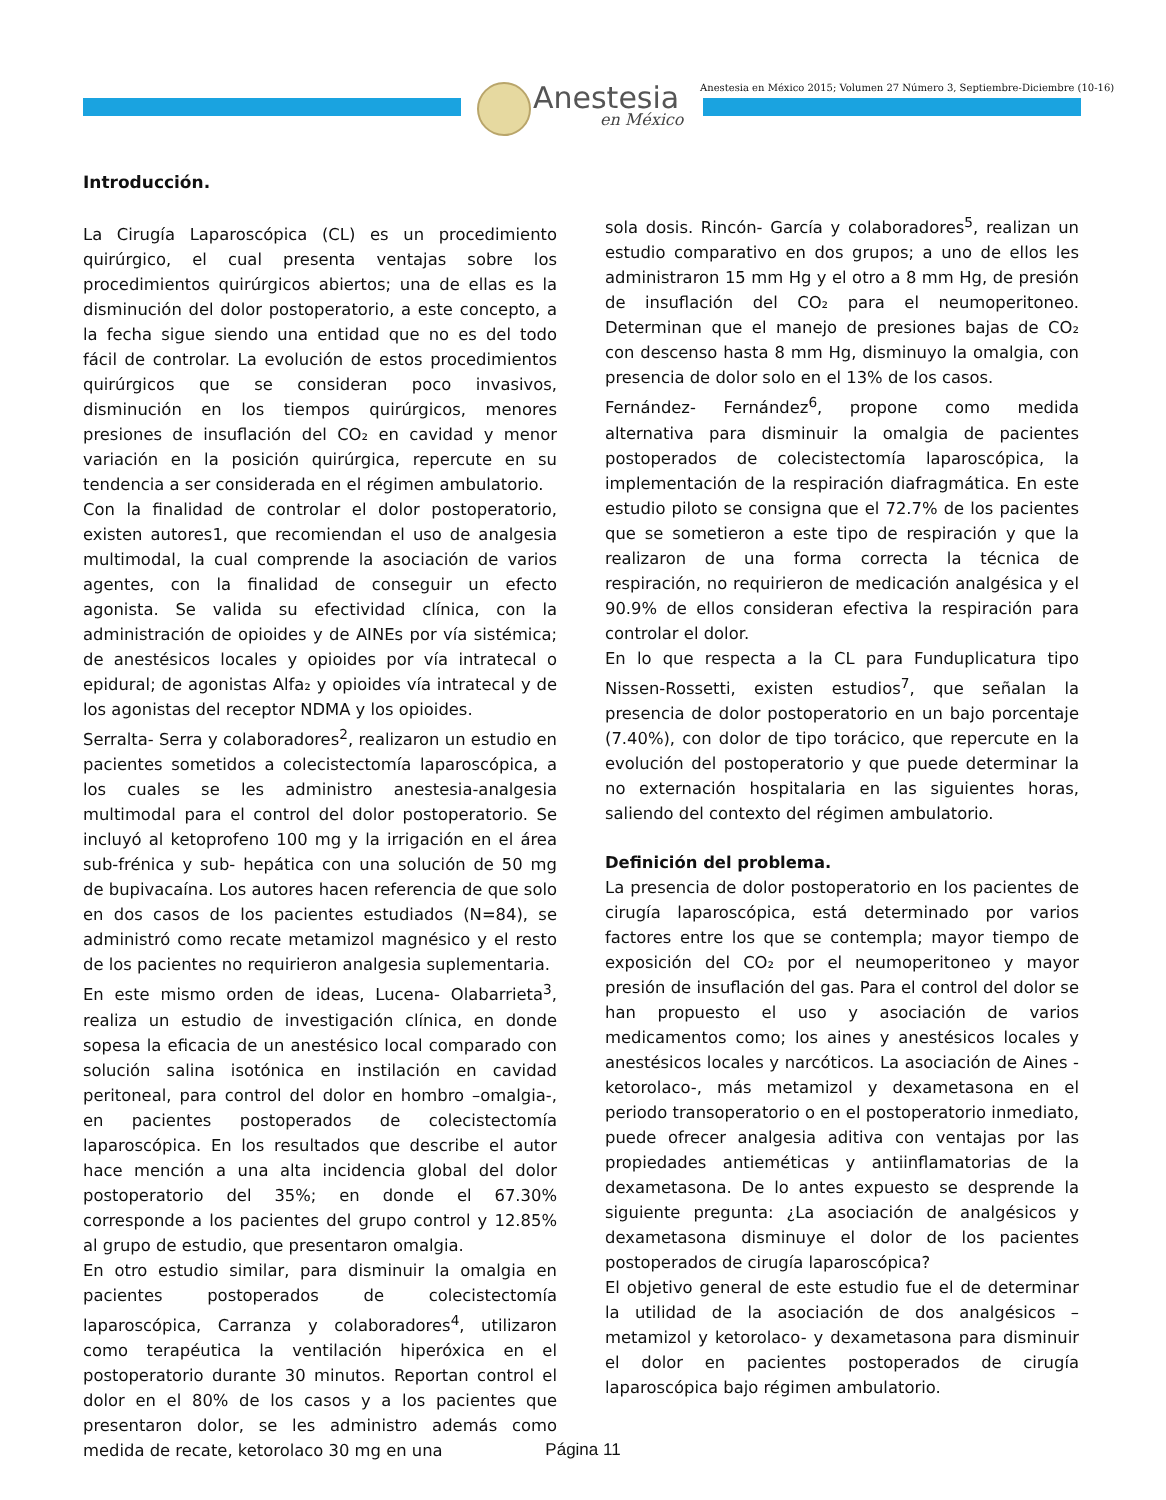Anestesia
en México
Anestesia en México 2015; Volumen 27 Número 3, Septiembre-Diciembre (10-16)
Introducción.
La Cirugía Laparoscópica (CL) es un procedimiento quirúrgico, el cual presenta ventajas sobre los procedimientos quirúrgicos abiertos; una de ellas es la disminución del dolor postoperatorio, a este concepto, a la fecha sigue siendo una entidad que no es del todo fácil de controlar. La evolución de estos procedimientos quirúrgicos que se consideran poco invasivos, disminución en los tiempos quirúrgicos, menores presiones de insuflación del CO₂ en cavidad y menor variación en la posición quirúrgica, repercute en su tendencia a ser considerada en el régimen ambulatorio.
Con la finalidad de controlar el dolor postoperatorio, existen autores1, que recomiendan el uso de analgesia multimodal, la cual comprende la asociación de varios agentes, con la finalidad de conseguir un efecto agonista. Se valida su efectividad clínica, con la administración de opioides y de AINEs por vía sistémica; de anestésicos locales y opioides por vía intratecal o epidural; de agonistas Alfa₂ y opioides vía intratecal y de los agonistas del receptor NDMA y los opioides.
Serralta- Serra y colaboradores<sup>2</sup>, realizaron un estudio en pacientes sometidos a colecistectomía laparoscópica, a los cuales se les administro anestesia-analgesia multimodal para el control del dolor postoperatorio. Se incluyó al ketoprofeno 100 mg y la irrigación en el área sub-frénica y sub- hepática con una solución de 50 mg de bupivacaína. Los autores hacen referencia de que solo en dos casos de los pacientes estudiados (N=84), se administró como recate metamizol magnésico y el resto de los pacientes no requirieron analgesia suplementaria.
En este mismo orden de ideas, Lucena- Olabarrieta<sup>3</sup>, realiza un estudio de investigación clínica, en donde sopesa la eficacia de un anestésico local comparado con solución salina isotónica en instilación en cavidad peritoneal, para control del dolor en hombro –omalgia-, en pacientes postoperados de colecistectomía laparoscópica. En los resultados que describe el autor hace mención a una alta incidencia global del dolor postoperatorio del 35%; en donde el 67.30% corresponde a los pacientes del grupo control y 12.85% al grupo de estudio, que presentaron omalgia.
En otro estudio similar, para disminuir la omalgia en pacientes postoperados de colecistectomía laparoscópica, Carranza y colaboradores<sup>4</sup>, utilizaron como terapéutica la ventilación hiperóxica en el postoperatorio durante 30 minutos. Reportan control el dolor en el 80% de los casos y a los pacientes que presentaron dolor, se les administro además como medida de recate, ketorolaco 30 mg en una
sola dosis. Rincón- García y colaboradores<sup>5</sup>, realizan un estudio comparativo en dos grupos; a uno de ellos les administraron 15 mm Hg y el otro a 8 mm Hg, de presión de insuflación del CO₂ para el neumoperitoneo. Determinan que el manejo de presiones bajas de CO₂ con descenso hasta 8 mm Hg, disminuyo la omalgia, con presencia de dolor solo en el 13% de los casos.
Fernández- Fernández<sup>6</sup>, propone como medida alternativa para disminuir la omalgia de pacientes postoperados de colecistectomía laparoscópica, la implementación de la respiración diafragmática. En este estudio piloto se consigna que el 72.7% de los pacientes que se sometieron a este tipo de respiración y que la realizaron de una forma correcta la técnica de respiración, no requirieron de medicación analgésica y el 90.9% de ellos consideran efectiva la respiración para controlar el dolor.
En lo que respecta a la CL para Funduplicatura tipo Nissen-Rossetti, existen estudios<sup>7</sup>, que señalan la presencia de dolor postoperatorio en un bajo porcentaje (7.40%), con dolor de tipo torácico, que repercute en la evolución del postoperatorio y que puede determinar la no externación hospitalaria en las siguientes horas, saliendo del contexto del régimen ambulatorio.
Definición del problema.
La presencia de dolor postoperatorio en los pacientes de cirugía laparoscópica, está determinado por varios factores entre los que se contempla; mayor tiempo de exposición del CO₂ por el neumoperitoneo y mayor presión de insuflación del gas. Para el control del dolor se han propuesto el uso y asociación de varios medicamentos como; los aines y anestésicos locales y anestésicos locales y narcóticos. La asociación de Aines -ketorolaco-, más metamizol y dexametasona en el periodo transoperatorio o en el postoperatorio inmediato, puede ofrecer analgesia aditiva con ventajas por las propiedades antieméticas y antiinflamatorias de la dexametasona. De lo antes expuesto se desprende la siguiente pregunta: ¿La asociación de analgésicos y dexametasona disminuye el dolor de los pacientes postoperados de cirugía laparoscópica?
El objetivo general de este estudio fue el de determinar la utilidad de la asociación de dos analgésicos –metamizol y ketorolaco- y dexametasona para disminuir el dolor en pacientes postoperados de cirugía laparoscópica bajo régimen ambulatorio.
Página 11